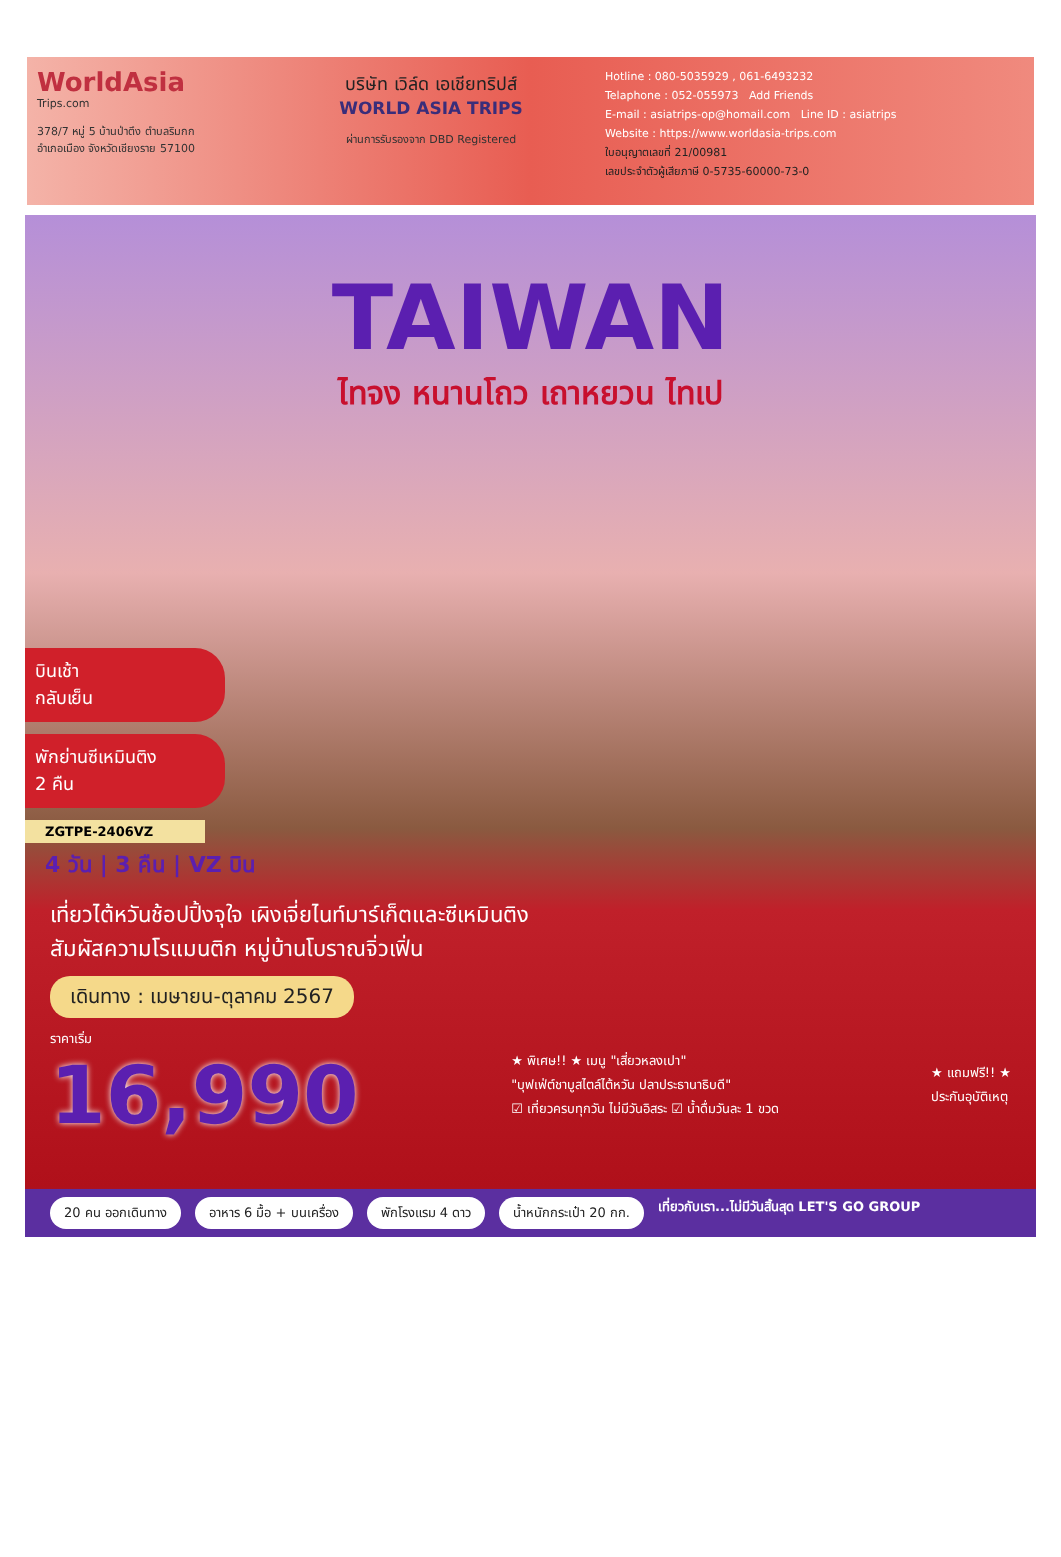WorldAsia
Trips.com
378/7 หมู่ 5 บ้านป่าตึง ตำบลริมกก
อำเภอเมือง จังหวัดเชียงราย 57100
บริษัท เวิล์ด เอเชียทริปส์
WORLD ASIA TRIPS
ผ่านการรับรองจาก DBD Registered
Hotline : 080-5035929 , 061-6493232
Telaphone : 052-055973 Add Friends
E-mail : asiatrips-op@homail.com Line ID : asiatrips
Website : https://www.worldasia-trips.com
ใบอนุญาตเลขที่ 21/00981
เลขประจำตัวผู้เสียภาษี 0-5735-60000-73-0
TAIWAN
ไทจง หนานโถว เถาหยวน ไทเป
บินเช้า
กลับเย็น
พักย่านซีเหมินติง
2 คืน
ZGTPE-2406VZ
4 วัน | 3 คืน | VZ บิน
เที่ยวไต้หวันช้อปปิ้งจุใจ เผิงเจี่ยไนท์มาร์เก็ตและซีเหมินติง
สัมผัสความโรแมนติก หมู่บ้านโบราณจิ่วเฟิ่น
เดินทาง : เมษายน-ตุลาคม 2567
ราคาเริ่ม
16,990
★ พิเศษ!! ★ เมนู "เสี่ยวหลงเปา"
"บุฟเฟ่ต์ชาบูสไตล์ไต้หวัน ปลาประธานาธิบดี"
☑ เที่ยวครบทุกวัน ไม่มีวันอิสระ ☑ น้ำดื่มวันละ 1 ขวด
★ แถมฟรี!! ★
ประกันอุบัติเหตุ
20 คน ออกเดินทาง อาหาร 6 มื้อ + บนเครื่อง พักโรงแรม 4 ดาว น้ำหนักกระเป๋า 20 กก. เที่ยวกับเรา...ไม่มีวันสิ้นสุด LET'S GO GROUP